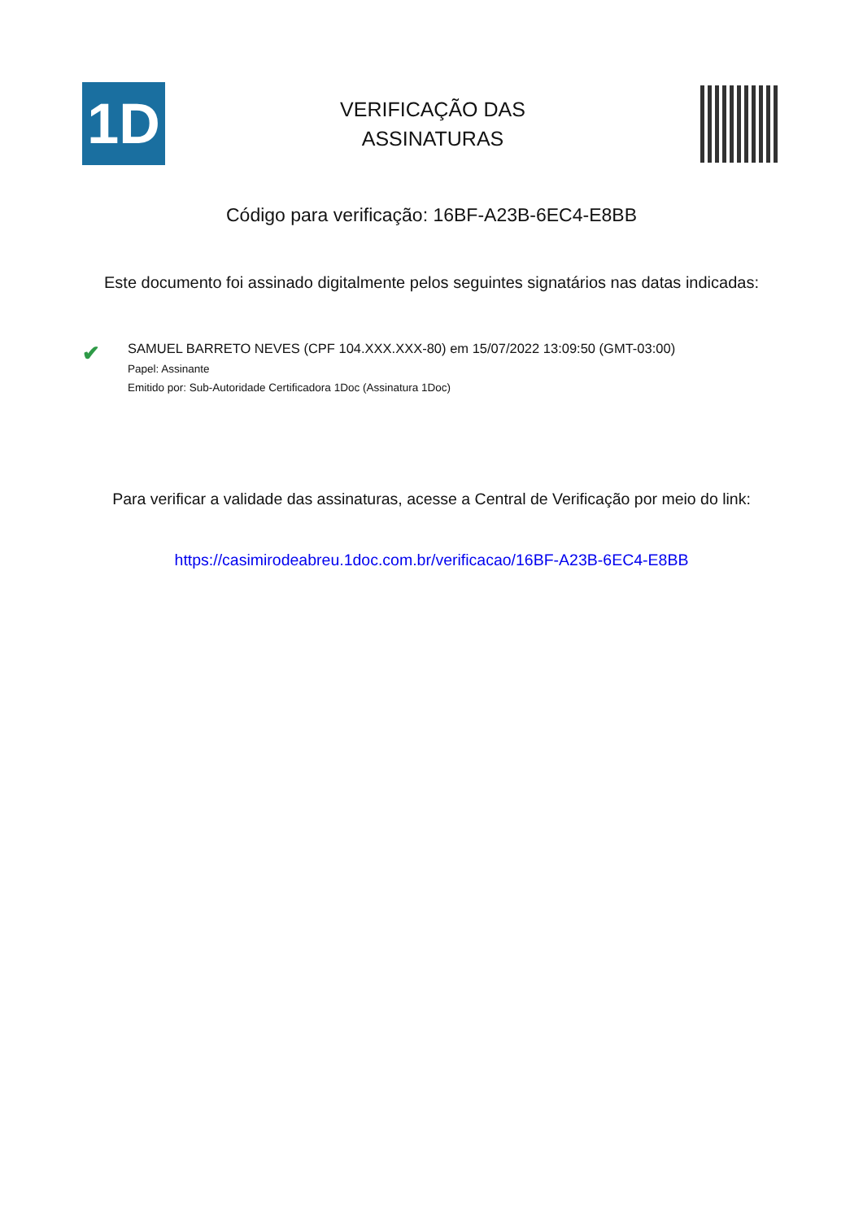1D
VERIFICAÇÃO DAS
ASSINATURAS
Código para verificação: 16BF-A23B-6EC4-E8BB
Este documento foi assinado digitalmente pelos seguintes signatários nas datas indicadas:
✔
SAMUEL BARRETO NEVES (CPF 104.XXX.XXX-80) em 15/07/2022 13:09:50 (GMT-03:00)
Papel: Assinante
Emitido por: Sub-Autoridade Certificadora 1Doc (Assinatura 1Doc)
Para verificar a validade das assinaturas, acesse a Central de Verificação por meio do link:
https://casimirodeabreu.1doc.com.br/verificacao/16BF-A23B-6EC4-E8BB